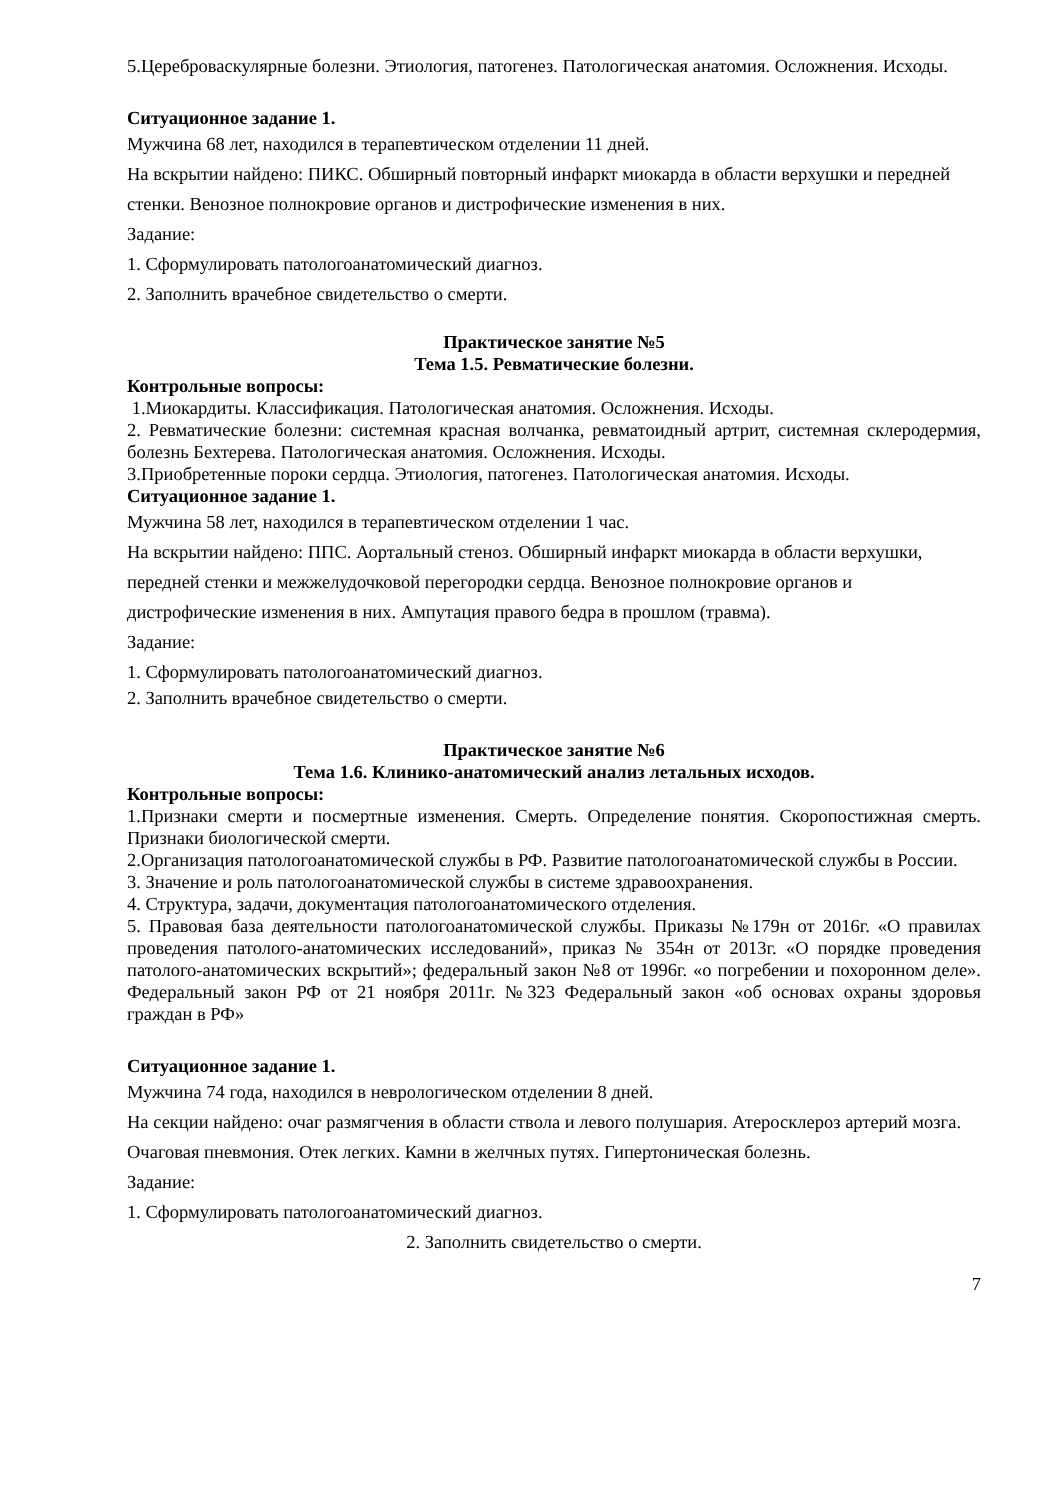5.Цереброваскулярные болезни. Этиология, патогенез. Патологическая анатомия. Осложнения. Исходы.
Ситуационное задание 1.
Мужчина 68 лет, находился в терапевтическом отделении 11 дней.
На вскрытии найдено: ПИКС. Обширный повторный инфаркт миокарда в области верхушки и передней стенки. Венозное полнокровие органов и дистрофические изменения в них.
Задание:
1. Сформулировать патологоанатомический диагноз.
2. Заполнить врачебное свидетельство о смерти.
Практическое занятие №5
Тема 1.5. Ревматические болезни.
Контрольные вопросы:
1.Миокардиты. Классификация. Патологическая анатомия. Осложнения. Исходы.
2. Ревматические болезни: системная красная волчанка, ревматоидный артрит, системная склеродермия, болезнь Бехтерева. Патологическая анатомия. Осложнения. Исходы.
3.Приобретенные пороки сердца. Этиология, патогенез. Патологическая анатомия. Исходы.
Ситуационное задание 1.
Мужчина 58 лет, находился в терапевтическом отделении 1 час.
На вскрытии найдено: ППС. Аортальный стеноз. Обширный инфаркт миокарда в области верхушки, передней стенки и межжелудочковой перегородки сердца. Венозное полнокровие органов и дистрофические изменения в них. Ампутация правого бедра в прошлом (травма).
Задание:
1. Сформулировать патологоанатомический диагноз.
2. Заполнить врачебное свидетельство о смерти.
Практическое занятие №6
Тема 1.6. Клинико-анатомический анализ летальных исходов.
Контрольные вопросы:
1.Признаки смерти и посмертные изменения. Смерть. Определение понятия. Скоропостижная смерть. Признаки биологической смерти.
2.Организация патологоанатомической службы в РФ. Развитие патологоанатомической службы в России.
3. Значение и роль патологоанатомической службы в системе здравоохранения.
4. Структура, задачи, документация патологоанатомического отделения.
5. Правовая база деятельности патологоанатомической службы. Приказы №179н от 2016г. «О правилах проведения патолого-анатомических исследований», приказ № 354н от 2013г. «О порядке проведения патолого-анатомических вскрытий»; федеральный закон №8 от 1996г. «о погребении и похоронном деле». Федеральный закон РФ от 21 ноября 2011г. №323 Федеральный закон «об основах охраны здоровья граждан в РФ»
Ситуационное задание 1.
Мужчина 74 года, находился в неврологическом отделении 8 дней.
На секции найдено: очаг размягчения в области ствола и левого полушария. Атеросклероз артерий мозга. Очаговая пневмония. Отек легких. Камни в желчных путях. Гипертоническая болезнь.
Задание:
1. Сформулировать патологоанатомический диагноз.
2. Заполнить свидетельство о смерти.
7